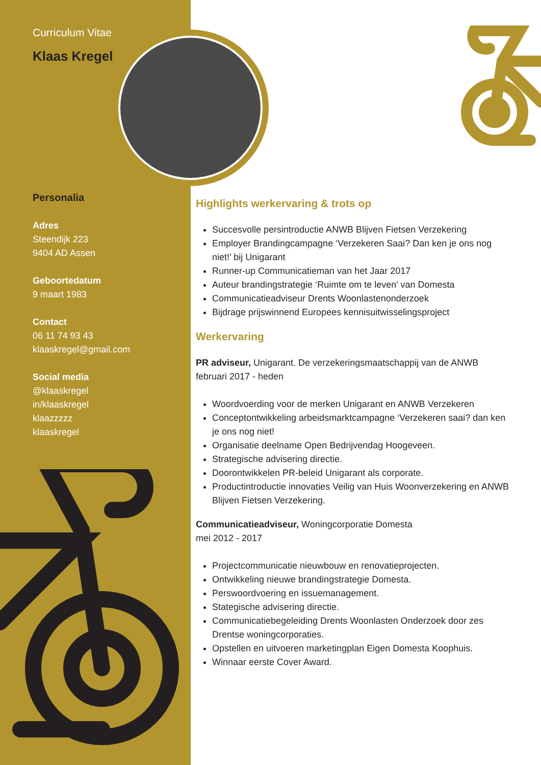Curriculum Vitae
Klaas Kregel
Personalia
Adres
Steendijk 223
9404 AD Assen
Geboortedatum
9 maart 1983
Contact
06 11 74 93 43
klaaskregel@gmail.com
Social media
@klaaskregel
in/klaaskregel
klaazzzzz
klaaskregel
Highlights werkervaring & trots op
Succesvolle persintroductie ANWB Blijven Fietsen Verzekering
Employer Brandingcampagne ‘Verzekeren Saai? Dan ken je ons nog niet!’ bij Unigarant
Runner-up Communicatieman van het Jaar 2017
Auteur brandingstrategie ‘Ruimte om te leven’ van Domesta
Communicatieadviseur Drents Woonlastenonderzoek
Bijdrage prijswinnend Europees kennisuitwisselingsproject
Werkervaring
PR adviseur, Unigarant. De verzekeringsmaatschappij van de ANWB
februari 2017 - heden
Woordvoerding voor de merken Unigarant en ANWB Verzekeren
Conceptontwikkeling arbeidsmarktcampagne ‘Verzekeren saai? dan ken je ons nog niet!
Organisatie deelname Open Bedrijvendag Hoogeveen.
Strategische advisering directie.
Doorontwikkelen PR-beleid Unigarant als corporate.
Productintroductie innovaties Veilig van Huis Woonverzekering en ANWB Blijven Fietsen Verzekering.
Communicatieadviseur, Woningcorporatie Domesta
mei 2012 - 2017
Projectcommunicatie nieuwbouw en renovatieprojecten.
Ontwikkeling nieuwe brandingstrategie Domesta.
Perswoordvoering en issuemanagement.
Stategische advisering directie.
Communicatiebegeleiding Drents Woonlasten Onderzoek door zes Drentse woningcorporaties.
Opstellen en uitvoeren marketingplan Eigen Domesta Koophuis.
Winnaar eerste Cover Award.